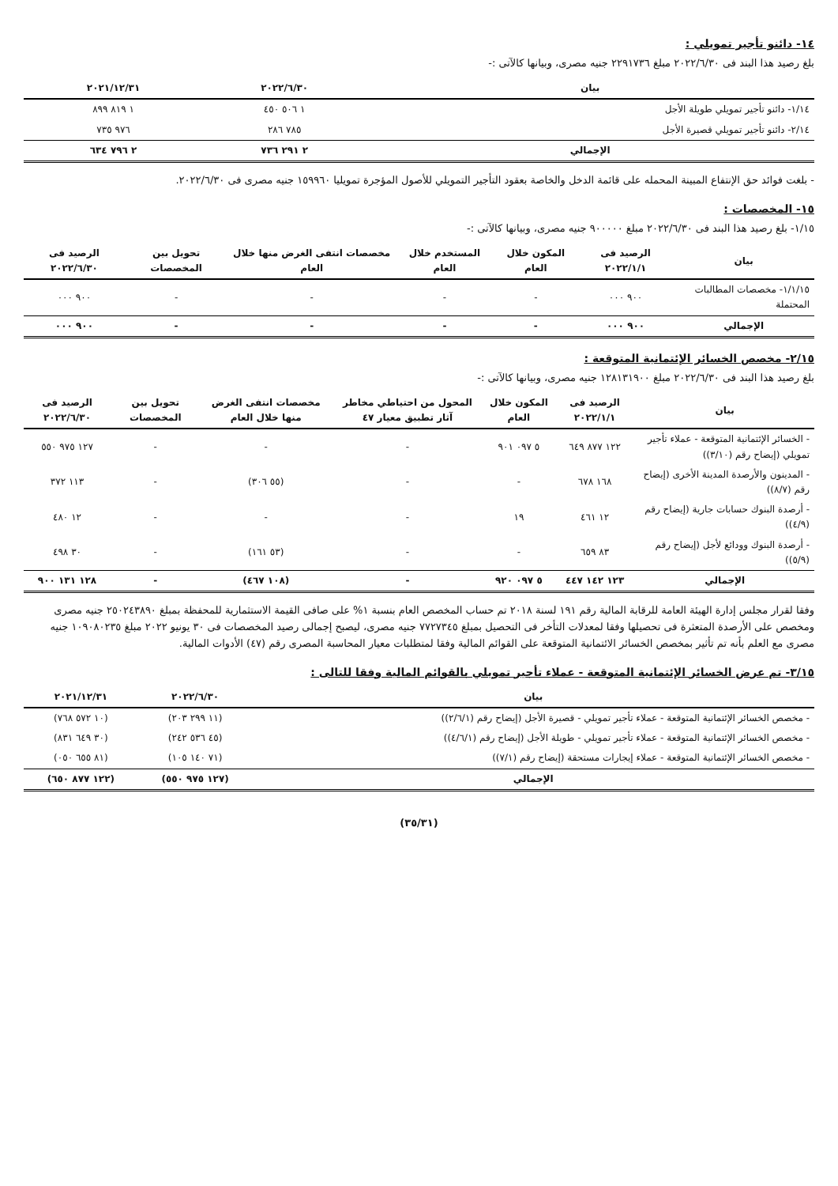١٤- دائنو تأجير تمويلي :
بلغ رصيد هذا البند فى ٢٠٢٢/٦/٣٠ مبلغ ٢٢٩١٧٣٦ جنيه مصرى، وبيانها كالآتى :-
| بيان | ٢٠٢٢/٦/٣٠ | ٢٠٢١/١٢/٣١ |
| --- | --- | --- |
| ١/١٤- دائنو تأجير تمويلي طويلة الأجل | ١ ٥٠٦ ٤٥٠ | ١ ٨١٩ ٨٩٩ |
| ٢/١٤- دائنو تأجير تمويلي قصيرة الأجل | ٧٨٥ ٢٨٦ | ٩٧٦ ٧٣٥ |
| الإجمالي | ٢ ٢٩١ ٧٣٦ | ٢ ٧٩٦ ٦٣٤ |
- بلغت فوائد حق الإنتفاع المبينة المحمله على قائمة الدخل والخاصة بعقود التأجير التمويلي للأصول المؤجرة تمويليا ١٥٩٩٦٠ جنيه مصرى فى ٢٠٢٢/٦/٣٠.
١٥- المخصصات :
١/١٥- بلغ رصيد هذا البند فى ٢٠٢٢/٦/٣٠ مبلغ ٩٠٠٠٠٠ جنيه مصرى، وبيانها كالآتى :-
| بيان | الرصيد فى ٢٠٢٢/١/١ | المكون خلال العام | المستخدم خلال العام | مخصصات انتفى الغرض منها خلال العام | تحويل بين المخصصات | الرصيد فى ٢٠٢٢/٦/٣٠ |
| --- | --- | --- | --- | --- | --- | --- |
| ١/١/١٥- مخصصات المطالبات المحتملة | ٩٠٠ ٠٠٠ | - | - | - | - | ٩٠٠ ٠٠٠ |
| الإجمالي | ٩٠٠ ٠٠٠ | - | - | - | - | ٩٠٠ ٠٠٠ |
٢/١٥- مخصص الخسائر الإئتمانية المتوقعة :
بلغ رصيد هذا البند فى ٢٠٢٢/٦/٣٠ مبلغ ١٢٨١٣١٩٠٠ جنيه مصرى، وبيانها كالآتى :-
| بيان | الرصيد فى ٢٠٢٢/١/١ | المكون خلال العام | المحول من احتياطي مخاطر آثار تطبيق معيار ٤٧ | مخصصات انتفى الغرض منها خلال العام | تحويل بين المخصصات | الرصيد فى ٢٠٢٢/٦/٣٠ |
| --- | --- | --- | --- | --- | --- | --- |
| - الخسائر الإئتمانية المتوقعة - عملاء تأجير تمويلي (إيضاح رقم (٣/١٠)) | ١٢٢ ٨٧٧ ٦٤٩ | ٥ ٠٩٧ ٩٠١ | - | - | - | ١٢٧ ٩٧٥ ٥٥٠ |
| - المدينون والأرصدة المدينة الأخرى (إيضاح رقم (٨/٧)) | ١٦٨ ٦٧٨ | - | - | (٥٥ ٣٠٦) | - | ١١٣ ٣٧٢ |
| - أرصدة البنوك حسابات جارية (إيضاح رقم (٤/٩)) | ١٢ ٤٦١ | ١٩ | - | - | - | ١٢ ٤٨٠ |
| - أرصدة البنوك وودائع لأجل (إيضاح رقم (٥/٩)) | ٨٣ ٦٥٩ | - | - | (٥٣ ١٦١) | - | ٣٠ ٤٩٨ |
| الإجمالي | ١٢٣ ١٤٢ ٤٤٧ | ٥ ٠٩٧ ٩٢٠ | - | (١٠٨ ٤٦٧) | - | ١٢٨ ١٣١ ٩٠٠ |
وفقا لقرار مجلس إدارة الهيئة العامة للرقابة المالية رقم ١٩١ لسنة ٢٠١٨ تم حساب المخصص العام بنسبة ١% على صافى القيمة الاستثمارية للمحفظة بمبلغ ٢٥٠٢٤٣٨٩٠ جنيه مصرى ومخصص على الأرصدة المتعثرة فى تحصيلها وفقا لمعدلات التأخر فى التحصيل بمبلغ ٧٧٢٧٣٤٥ جنيه مصرى، ليصبح إجمالى رصيد المخصصات فى ٣٠ يونيو ٢٠٢٢ مبلغ ١٠٩٠٨٠٢٣٥ جنيه مصرى مع العلم بأنه تم تأثير بمخصص الخسائر الائتمانية المتوقعة على القوائم المالية وفقا لمتطلبات معيار المحاسبة المصرى رقم (٤٧) الأدوات المالية.
٣/١٥- تم عرض الخسائر الإئتمانية المتوقعة - عملاء تأجير تمويلي بالقوائم المالية وفقا للتالى :
| بيان | ٢٠٢٢/٦/٣٠ | ٢٠٢١/١٢/٣١ |
| --- | --- | --- |
| - مخصص الخسائر الإئتمانية المتوقعة - عملاء تأجير تمويلي - قصيرة الأجل (إيضاح رقم (٢/٦/١)) | (١١ ٢٩٩ ٢٠٣) | (١٠ ٥٧٢ ٧٦٨) |
| - مخصص الخسائر الإئتمانية المتوقعة - عملاء تأجير تمويلي - طويلة الأجل (إيضاح رقم (٤/٦/١)) | (٤٥ ٥٣٦ ٢٤٢) | (٣٠ ٦٤٩ ٨٣١) |
| - مخصص الخسائر الإئتمانية المتوقعة - عملاء إيجارات مستحقة (إيضاح رقم (٧/١)) | (٧١ ١٤٠ ١٠٥) | (٨١ ٦٥٥ ٠٥٠) |
| الإجمالي | (١٢٧ ٩٧٥ ٥٥٠) | (١٢٢ ٨٧٧ ٦٥٠) |
(٣٥/٣١)